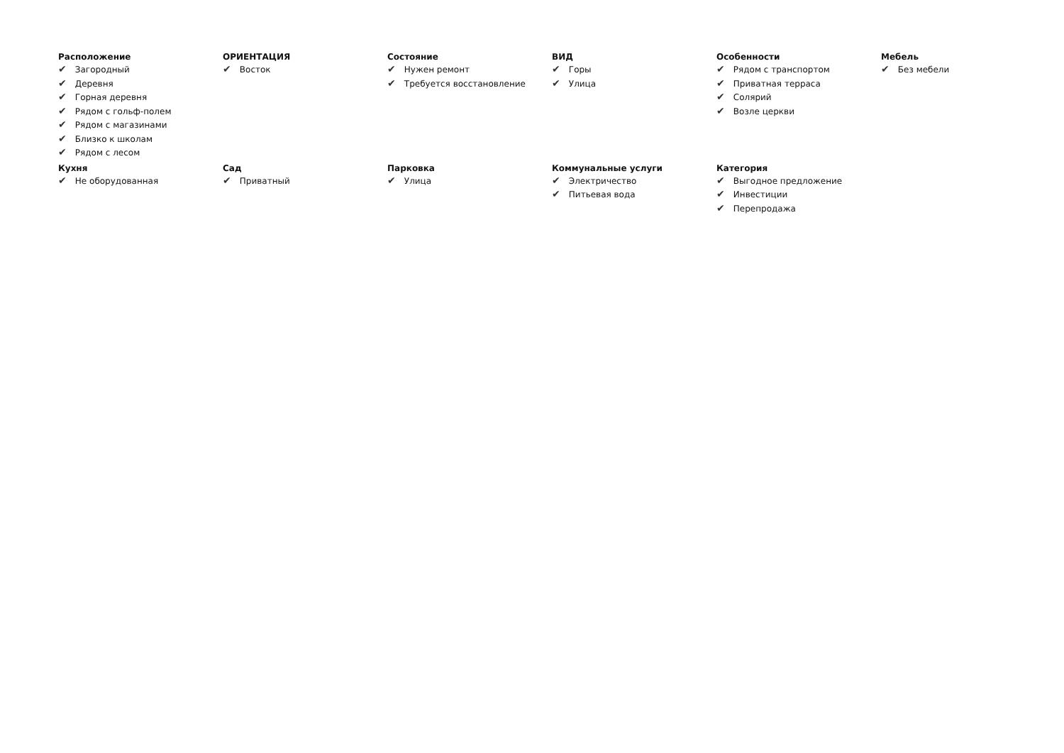Расположение
✔ Загородный
✔ Деревня
✔ Горная деревня
✔ Рядом с гольф-полем
✔ Рядом с магазинами
✔ Близко к школам
✔ Рядом с лесом
ОРИЕНТАЦИЯ
✔ Восток
Состояние
✔ Нужен ремонт
✔ Требуется восстановление
ВИД
✔ Горы
✔ Улица
Особенности
✔ Рядом с транспортом
✔ Приватная терраса
✔ Солярий
✔ Возле церкви
Мебель
✔ Без мебели
Кухня
✔ Не оборудованная
Сад
✔ Приватный
Парковка
✔ Улица
Коммунальные услуги
✔ Электричество
✔ Питьевая вода
Категория
✔ Выгодное предложение
✔ Инвестиции
✔ Перепродажа